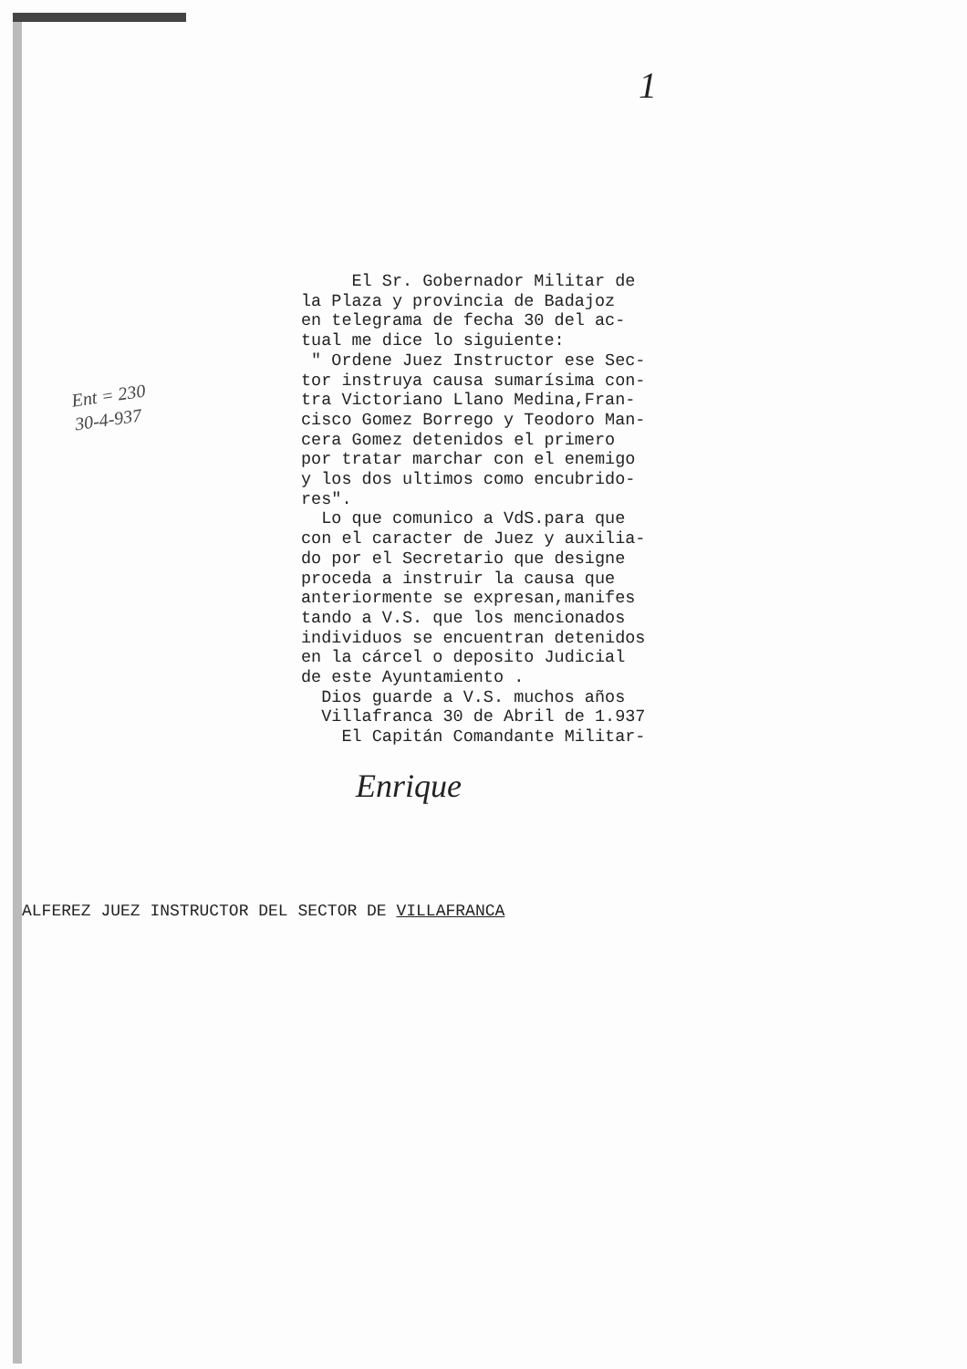1
Ent = 230
30-4-937
El Sr. Gobernador Militar de la Plaza y provincia de Badajoz en telegrama de fecha 30 del ac- tual me dice lo siguiente: " Ordene Juez Instructor ese Sec- tor instruya causa sumarísima con- tra Victoriano Llano Medina,Fran- cisco Gomez Borrego y Teodoro Man- cera Gomez detenidos el primero por tratar marchar con el enemigo y los dos ultimos como encubrido- res". Lo que comunico a VdS.para que con el caracter de Juez y auxilia- do por el Secretario que designe proceda a instruir la causa que anteriormente se expresan,manifes tando a V.S. que los mencionados individuos se encuentran detenidos en la cárcel o deposito Judicial de este Ayuntamiento . Dios guarde a V.S. muchos años Villafranca 30 de Abril de 1.937 El Capitán Comandante Militar-
Enrique
ALFEREZ JUEZ INSTRUCTOR DEL SECTOR DE VILLAFRANCA